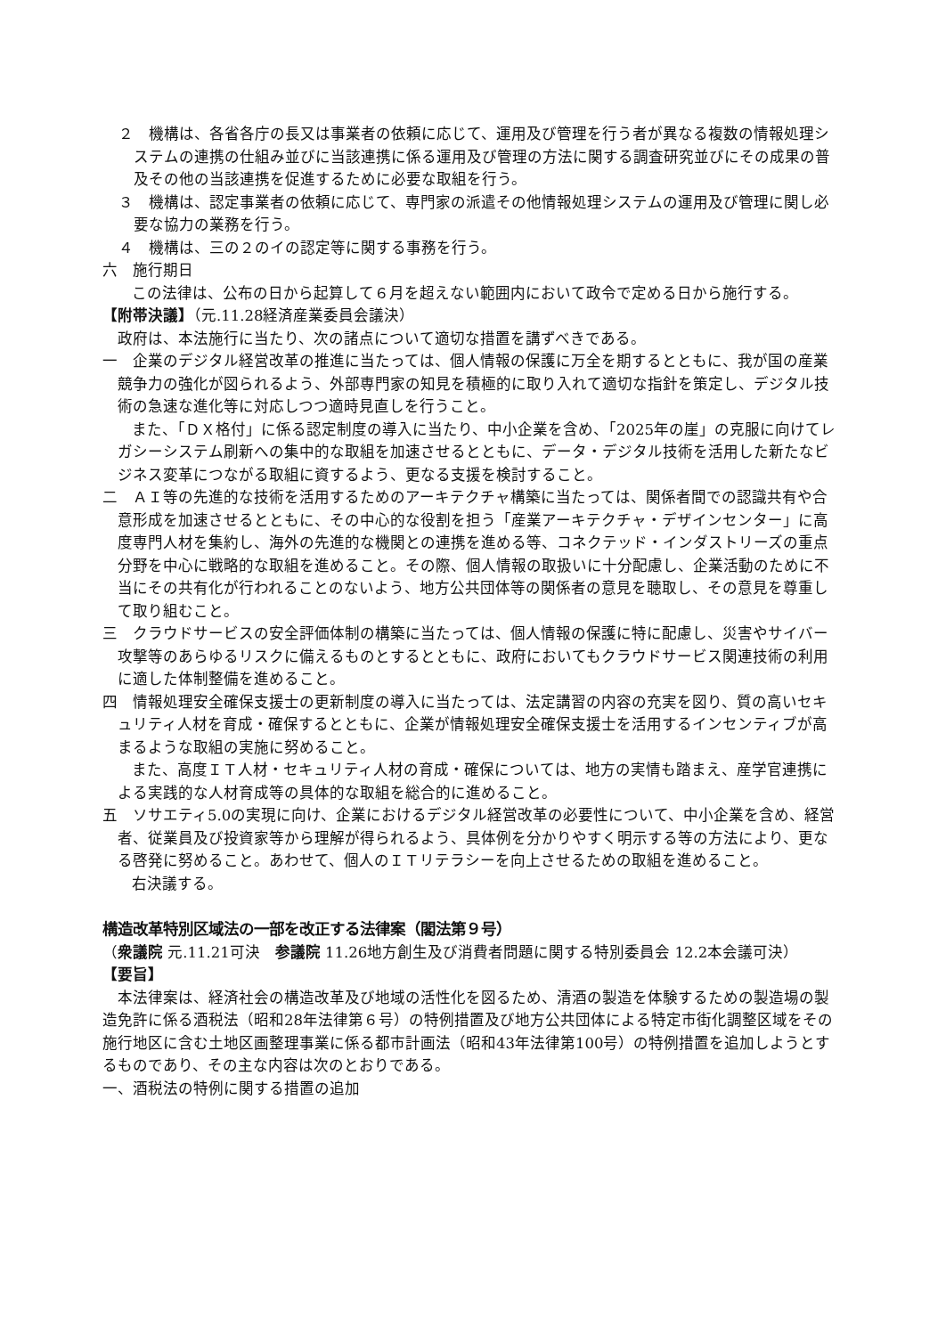２　機構は、各省各庁の長又は事業者の依頼に応じて、運用及び管理を行う者が異なる複数の情報処理システムの連携の仕組み並びに当該連携に係る運用及び管理の方法に関する調査研究並びにその成果の普及その他の当該連携を促進するために必要な取組を行う。
３　機構は、認定事業者の依頼に応じて、専門家の派遣その他情報処理システムの運用及び管理に関し必要な協力の業務を行う。
４　機構は、三の２のイの認定等に関する事務を行う。
六　施行期日
この法律は、公布の日から起算して６月を超えない範囲内において政令で定める日から施行する。
【附帯決議】（元.11.28経済産業委員会議決）
政府は、本法施行に当たり、次の諸点について適切な措置を講ずべきである。
一　企業のデジタル経営改革の推進に当たっては、個人情報の保護に万全を期するとともに、我が国の産業競争力の強化が図られるよう、外部専門家の知見を積極的に取り入れて適切な指針を策定し、デジタル技術の急速な進化等に対応しつつ適時見直しを行うこと。
また、「ＤＸ格付」に係る認定制度の導入に当たり、中小企業を含め、「2025年の崖」の克服に向けてレガシーシステム刷新への集中的な取組を加速させるとともに、データ・デジタル技術を活用した新たなビジネス変革につながる取組に資するよう、更なる支援を検討すること。
二　ＡＩ等の先進的な技術を活用するためのアーキテクチャ構築に当たっては、関係者間での認識共有や合意形成を加速させるとともに、その中心的な役割を担う「産業アーキテクチャ・デザインセンター」に高度専門人材を集約し、海外の先進的な機関との連携を進める等、コネクテッド・インダストリーズの重点分野を中心に戦略的な取組を進めること。その際、個人情報の取扱いに十分配慮し、企業活動のために不当にその共有化が行われることのないよう、地方公共団体等の関係者の意見を聴取し、その意見を尊重して取り組むこと。
三　クラウドサービスの安全評価体制の構築に当たっては、個人情報の保護に特に配慮し、災害やサイバー攻撃等のあらゆるリスクに備えるものとするとともに、政府においてもクラウドサービス関連技術の利用に適した体制整備を進めること。
四　情報処理安全確保支援士の更新制度の導入に当たっては、法定講習の内容の充実を図り、質の高いセキュリティ人材を育成・確保するとともに、企業が情報処理安全確保支援士を活用するインセンティブが高まるような取組の実施に努めること。
また、高度ＩＴ人材・セキュリティ人材の育成・確保については、地方の実情も踏まえ、産学官連携による実践的な人材育成等の具体的な取組を総合的に進めること。
五　ソサエティ5.0の実現に向け、企業におけるデジタル経営改革の必要性について、中小企業を含め、経営者、従業員及び投資家等から理解が得られるよう、具体例を分かりやすく明示する等の方法により、更なる啓発に努めること。あわせて、個人のＩＴリテラシーを向上させるための取組を進めること。
右決議する。
構造改革特別区域法の一部を改正する法律案（閣法第９号）
（衆議院 元.11.21可決　参議院 11.26地方創生及び消費者問題に関する特別委員会 12.2本会議可決）
【要旨】
本法律案は、経済社会の構造改革及び地域の活性化を図るため、清酒の製造を体験するための製造場の製造免許に係る酒税法（昭和28年法律第６号）の特例措置及び地方公共団体による特定市街化調整区域をその施行地区に含む土地区画整理事業に係る都市計画法（昭和43年法律第100号）の特例措置を追加しようとするものであり、その主な内容は次のとおりである。
一、酒税法の特例に関する措置の追加